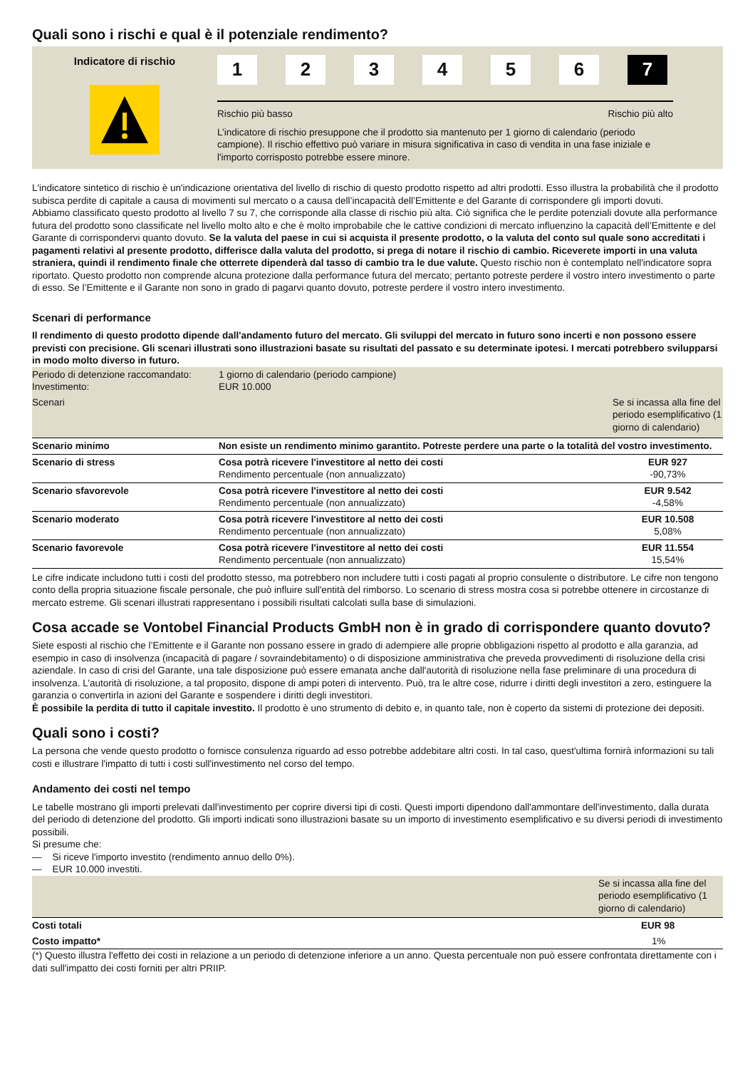Quali sono i rischi e qual è il potenziale rendimento?
Indicatore di rischio
1 2 3 4 5 6 7
Rischio più basso Rischio più alto
L’indicatore di rischio presuppone che il prodotto sia mantenuto per 1 giorno di calendario (periodo campione). Il rischio effettivo può variare in misura significativa in caso di vendita in una fase iniziale e l'importo corrisposto potrebbe essere minore.
L'indicatore sintetico di rischio è un'indicazione orientativa del livello di rischio di questo prodotto rispetto ad altri prodotti. Esso illustra la probabilità che il prodotto subisca perdite di capitale a causa di movimenti sul mercato o a causa dell’incapacità dell’Emittente e del Garante di corrispondere gli importi dovuti.
Abbiamo classificato questo prodotto al livello 7 su 7, che corrisponde alla classe di rischio più alta. Ciò significa che le perdite potenziali dovute alla performance futura del prodotto sono classificate nel livello molto alto e che è molto improbabile che le cattive condizioni di mercato influenzino la capacità dell’Emittente e del Garante di corrispondervi quanto dovuto. Se la valuta del paese in cui si acquista il presente prodotto, o la valuta del conto sul quale sono accreditati i pagamenti relativi al presente prodotto, differisce dalla valuta del prodotto, si prega di notare il rischio di cambio. Riceverete importi in una valuta straniera, quindi il rendimento finale che otterrete dipenderà dal tasso di cambio tra le due valute. Questo rischio non è contemplato nell'indicatore sopra riportato. Questo prodotto non comprende alcuna protezione dalla performance futura del mercato; pertanto potreste perdere il vostro intero investimento o parte di esso. Se l’Emittente e il Garante non sono in grado di pagarvi quanto dovuto, potreste perdere il vostro intero investimento.
Scenari di performance
Il rendimento di questo prodotto dipende dall'andamento futuro del mercato. Gli sviluppi del mercato in futuro sono incerti e non possono essere previsti con precisione. Gli scenari illustrati sono illustrazioni basate su risultati del passato e su determinate ipotesi. I mercati potrebbero svilupparsi in modo molto diverso in futuro.
| Periodo di detenzione raccomandato: Investimento: | 1 giorno di calendario (periodo campione) EUR 10.000 | |
| Scenari | | Se si incassa alla fine del periodo esemplificativo (1 giorno di calendario) |
| Scenario minimo | Non esiste un rendimento minimo garantito. Potreste perdere una parte o la totalità del vostro investimento. | |
| Scenario di stress | Cosa potrà ricevere l'investitore al netto dei costi Rendimento percentuale (non annualizzato) | EUR 927 -90,73% |
| Scenario sfavorevole | Cosa potrà ricevere l'investitore al netto dei costi Rendimento percentuale (non annualizzato) | EUR 9.542 -4,58% |
| Scenario moderato | Cosa potrà ricevere l'investitore al netto dei costi Rendimento percentuale (non annualizzato) | EUR 10.508 5,08% |
| Scenario favorevole | Cosa potrà ricevere l'investitore al netto dei costi Rendimento percentuale (non annualizzato) | EUR 11.554 15,54% |
Le cifre indicate includono tutti i costi del prodotto stesso, ma potrebbero non includere tutti i costi pagati al proprio consulente o distributore. Le cifre non tengono conto della propria situazione fiscale personale, che può influire sull'entità del rimborso. Lo scenario di stress mostra cosa si potrebbe ottenere in circostanze di mercato estreme. Gli scenari illustrati rappresentano i possibili risultati calcolati sulla base di simulazioni.
Cosa accade se Vontobel Financial Products GmbH non è in grado di corrispondere quanto dovuto?
Siete esposti al rischio che l’Emittente e il Garante non possano essere in grado di adempiere alle proprie obbligazioni rispetto al prodotto e alla garanzia, ad esempio in caso di insolvenza (incapacità di pagare / sovraindebitamento) o di disposizione amministrativa che preveda provvedimenti di risoluzione della crisi aziendale. In caso di crisi del Garante, una tale disposizione può essere emanata anche dall'autorità di risoluzione nella fase preliminare di una procedura di insolvenza. L’autorità di risoluzione, a tal proposito, dispone di ampi poteri di intervento. Può, tra le altre cose, ridurre i diritti degli investitori a zero, estinguere la garanzia o convertirla in azioni del Garante e sospendere i diritti degli investitori.
È possibile la perdita di tutto il capitale investito. Il prodotto è uno strumento di debito e, in quanto tale, non è coperto da sistemi di protezione dei depositi.
Quali sono i costi?
La persona che vende questo prodotto o fornisce consulenza riguardo ad esso potrebbe addebitare altri costi. In tal caso, quest'ultima fornirà informazioni su tali costi e illustrare l'impatto di tutti i costi sull'investimento nel corso del tempo.
Andamento dei costi nel tempo
Le tabelle mostrano gli importi prelevati dall'investimento per coprire diversi tipi di costi. Questi importi dipendono dall'ammontare dell'investimento, dalla durata del periodo di detenzione del prodotto. Gli importi indicati sono illustrazioni basate su un importo di investimento esemplificativo e su diversi periodi di investimento possibili.
Si presume che:
— Si riceve l'importo investito (rendimento annuo dello 0%).
— EUR 10.000 investiti.
| | Se si incassa alla fine del periodo esemplificativo (1 giorno di calendario) |
| Costi totali | EUR 98 |
| Costo impatto* | 1% |
(*) Questo illustra l'effetto dei costi in relazione a un periodo di detenzione inferiore a un anno. Questa percentuale non può essere confrontata direttamente con i dati sull'impatto dei costi forniti per altri PRIIP.